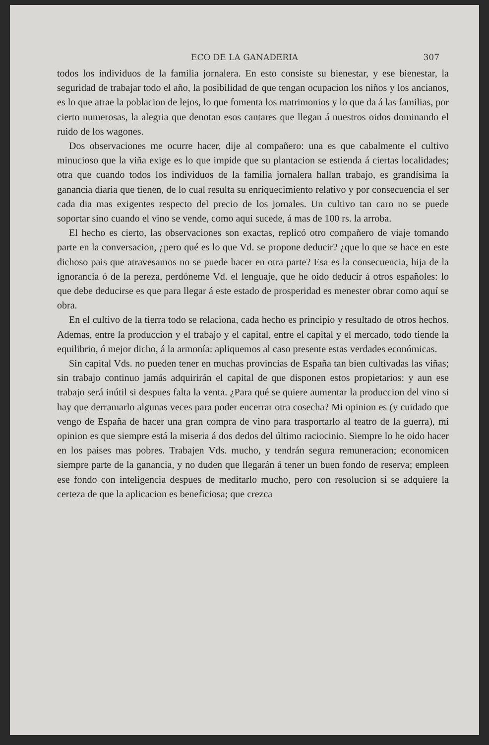ECO DE LA GANADERIA 307
todos los individuos de la familia jornalera. En esto consiste su bienestar, y ese bienestar, la seguridad de trabajar todo el año, la posibilidad de que tengan ocupacion los niños y los ancianos, es lo que atrae la poblacion de lejos, lo que fomenta los matrimonios y lo que da á las familias, por cierto numerosas, la alegria que denotan esos cantares que llegan á nuestros oidos dominando el ruido de los wagones.
Dos observaciones me ocurre hacer, dije al compañero: una es que cabalmente el cultivo minucioso que la viña exige es lo que impide que su plantacion se estienda á ciertas localidades; otra que cuando todos los individuos de la familia jornalera hallan trabajo, es grandísima la ganancia diaria que tienen, de lo cual resulta su enriquecimiento relativo y por consecuencia el ser cada dia mas exigentes respecto del precio de los jornales. Un cultivo tan caro no se puede soportar sino cuando el vino se vende, como aqui sucede, á mas de 100 rs. la arroba.
El hecho es cierto, las observaciones son exactas, replicó otro compañero de viaje tomando parte en la conversacion, ¿pero qué es lo que Vd. se propone deducir? ¿que lo que se hace en este dichoso pais que atravesamos no se puede hacer en otra parte? Esa es la consecuencia, hija de la ignorancia ó de la pereza, perdóneme Vd. el lenguaje, que he oido deducir á otros españoles: lo que debe deducirse es que para llegar á este estado de prosperidad es menester obrar como aquí se obra.
En el cultivo de la tierra todo se relaciona, cada hecho es principio y resultado de otros hechos. Ademas, entre la produccion y el trabajo y el capital, entre el capital y el mercado, todo tiende la equilibrio, ó mejor dicho, á la armonía: apliquemos al caso presente estas verdades económicas.
Sin capital Vds. no pueden tener en muchas provincias de España tan bien cultivadas las viñas; sin trabajo continuo jamás adquirirán el capital de que disponen estos propietarios: y aun ese trabajo será inútil si despues falta la venta. ¿Para qué se quiere aumentar la produccion del vino si hay que derramarlo algunas veces para poder encerrar otra cosecha? Mi opinion es (y cuidado que vengo de España de hacer una gran compra de vino para trasportarlo al teatro de la guerra), mi opinion es que siempre está la miseria á dos dedos del último raciocinio. Siempre lo he oido hacer en los paises mas pobres. Trabajen Vds. mucho, y tendrán segura remuneracion; economicen siempre parte de la ganancia, y no duden que llegarán á tener un buen fondo de reserva; empleen ese fondo con inteligencia despues de meditarlo mucho, pero con resolucion si se adquiere la certeza de que la aplicacion es beneficiosa; que crezca